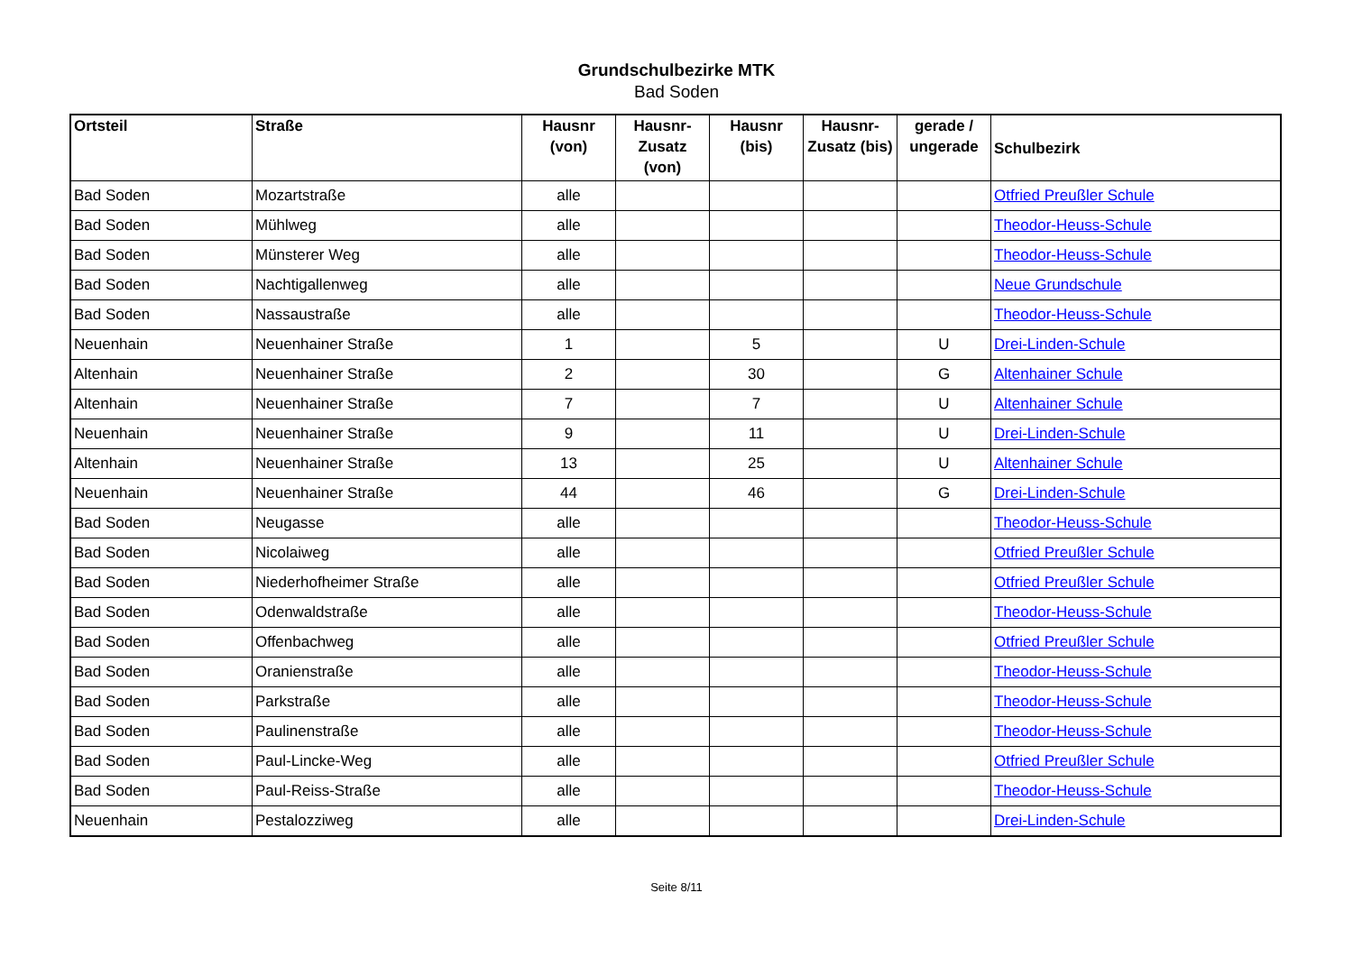Grundschulbezirke MTK
Bad Soden
| Ortsteil | Straße | Hausnr (von) | Hausnr-Zusatz (von) | Hausnr (bis) | Hausnr-Zusatz (bis) | gerade / ungerade | Schulbezirk |
| --- | --- | --- | --- | --- | --- | --- | --- |
| Bad Soden | Mozartstraße | alle | | | | | Otfried Preußler Schule |
| Bad Soden | Mühlweg | alle | | | | | Theodor-Heuss-Schule |
| Bad Soden | Münsterer Weg | alle | | | | | Theodor-Heuss-Schule |
| Bad Soden | Nachtigallenweg | alle | | | | | Neue Grundschule |
| Bad Soden | Nassaustraße | alle | | | | | Theodor-Heuss-Schule |
| Neuenhain | Neuenhainer Straße | 1 | | 5 | | U | Drei-Linden-Schule |
| Altenhain | Neuenhainer Straße | 2 | | 30 | | G | Altenhainer Schule |
| Altenhain | Neuenhainer Straße | 7 | | 7 | | U | Altenhainer Schule |
| Neuenhain | Neuenhainer Straße | 9 | | 11 | | U | Drei-Linden-Schule |
| Altenhain | Neuenhainer Straße | 13 | | 25 | | U | Altenhainer Schule |
| Neuenhain | Neuenhainer Straße | 44 | | 46 | | G | Drei-Linden-Schule |
| Bad Soden | Neugasse | alle | | | | | Theodor-Heuss-Schule |
| Bad Soden | Nicolaiweg | alle | | | | | Otfried Preußler Schule |
| Bad Soden | Niederhofheimer Straße | alle | | | | | Otfried Preußler Schule |
| Bad Soden | Odenwaldstraße | alle | | | | | Theodor-Heuss-Schule |
| Bad Soden | Offenbachweg | alle | | | | | Otfried Preußler Schule |
| Bad Soden | Oranienstraße | alle | | | | | Theodor-Heuss-Schule |
| Bad Soden | Parkstraße | alle | | | | | Theodor-Heuss-Schule |
| Bad Soden | Paulinenstraße | alle | | | | | Theodor-Heuss-Schule |
| Bad Soden | Paul-Lincke-Weg | alle | | | | | Otfried Preußler Schule |
| Bad Soden | Paul-Reiss-Straße | alle | | | | | Theodor-Heuss-Schule |
| Neuenhain | Pestalozziweg | alle | | | | | Drei-Linden-Schule |
Seite 8/11